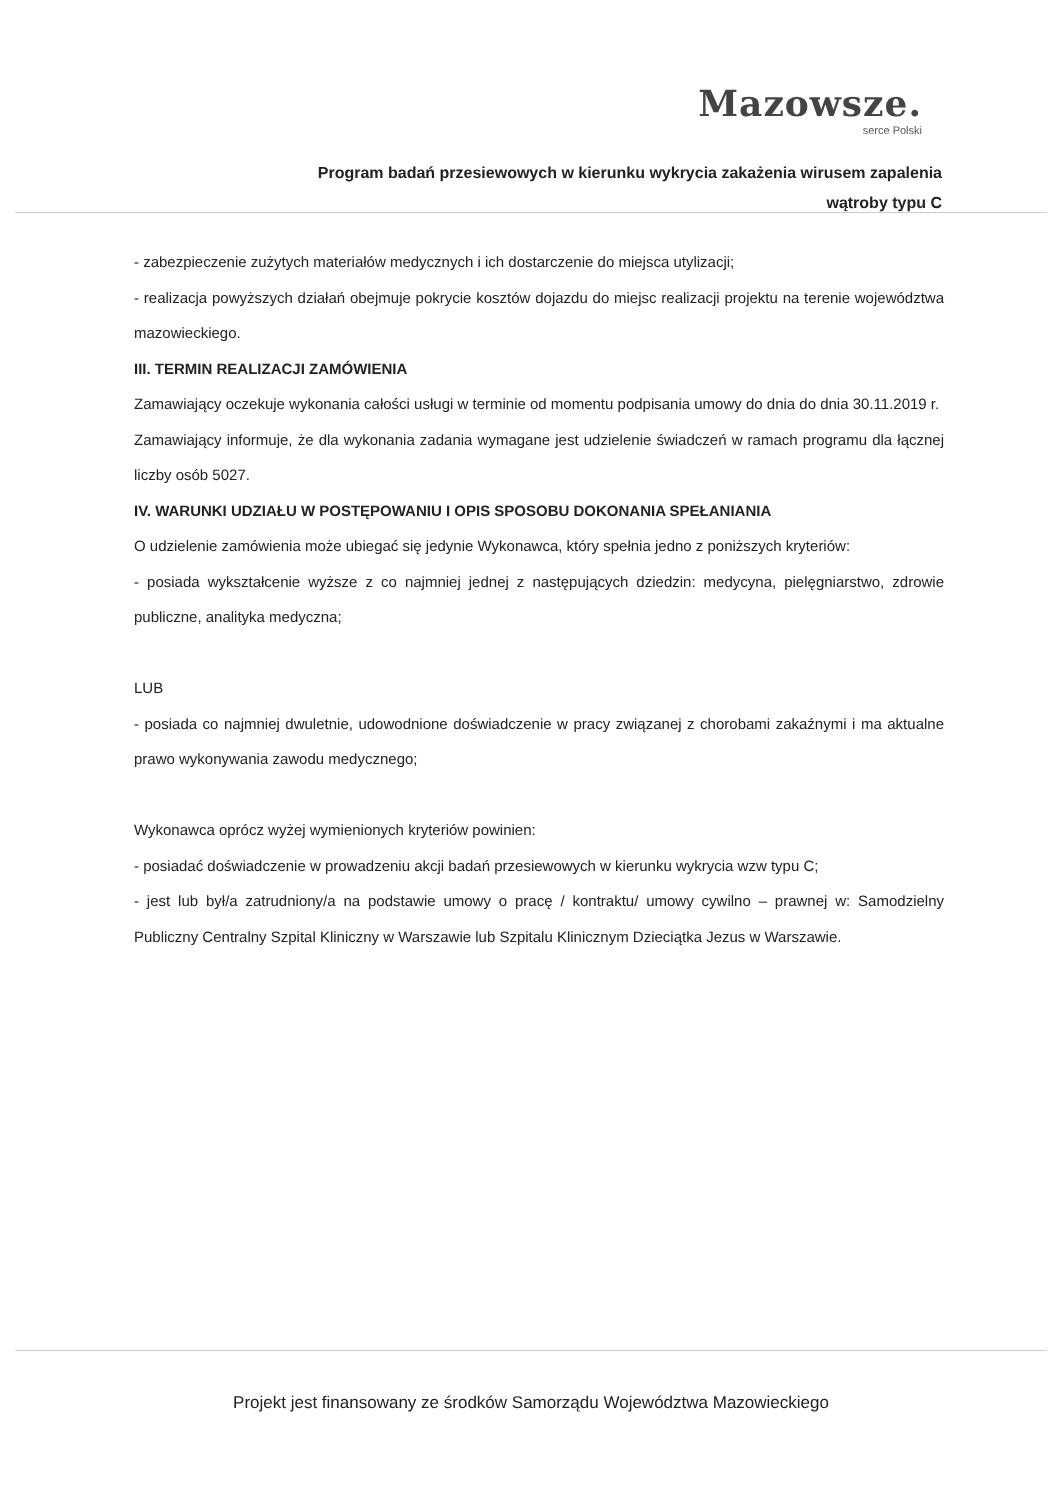Mazowsze.
serce Polski
Program badań przesiewowych w kierunku wykrycia zakażenia wirusem zapalenia
wątroby typu C
- zabezpieczenie zużytych materiałów medycznych i ich dostarczenie do miejsca utylizacji;
- realizacja powyższych działań obejmuje pokrycie kosztów dojazdu do miejsc realizacji projektu na terenie województwa mazowieckiego.
III. TERMIN REALIZACJI ZAMÓWIENIA
Zamawiający oczekuje wykonania całości usługi w terminie od momentu podpisania umowy do dnia do dnia 30.11.2019 r.
Zamawiający informuje, że dla wykonania zadania wymagane jest udzielenie świadczeń w ramach programu dla łącznej liczby osób 5027.
IV. WARUNKI UDZIAŁU W POSTĘPOWANIU I OPIS SPOSOBU DOKONANIA SPEŁANIANIA
O udzielenie zamówienia może ubiegać się jedynie Wykonawca, który spełnia jedno z poniższych kryteriów:
- posiada wykształcenie wyższe z co najmniej jednej z następujących dziedzin: medycyna, pielęgniarstwo, zdrowie publiczne, analityka medyczna;
LUB
- posiada co najmniej dwuletnie, udowodnione doświadczenie w pracy związanej z chorobami zakaźnymi i ma aktualne prawo wykonywania zawodu medycznego;
Wykonawca oprócz wyżej wymienionych kryteriów powinien:
- posiadać doświadczenie w prowadzeniu akcji badań przesiewowych w kierunku wykrycia wzw typu C;
- jest lub był/a zatrudniony/a na podstawie umowy o pracę / kontraktu/ umowy cywilno – prawnej w: Samodzielny Publiczny Centralny Szpital Kliniczny w Warszawie lub Szpitalu Klinicznym Dzieciątka Jezus w Warszawie.
Projekt jest finansowany ze środków Samorządu Województwa Mazowieckiego